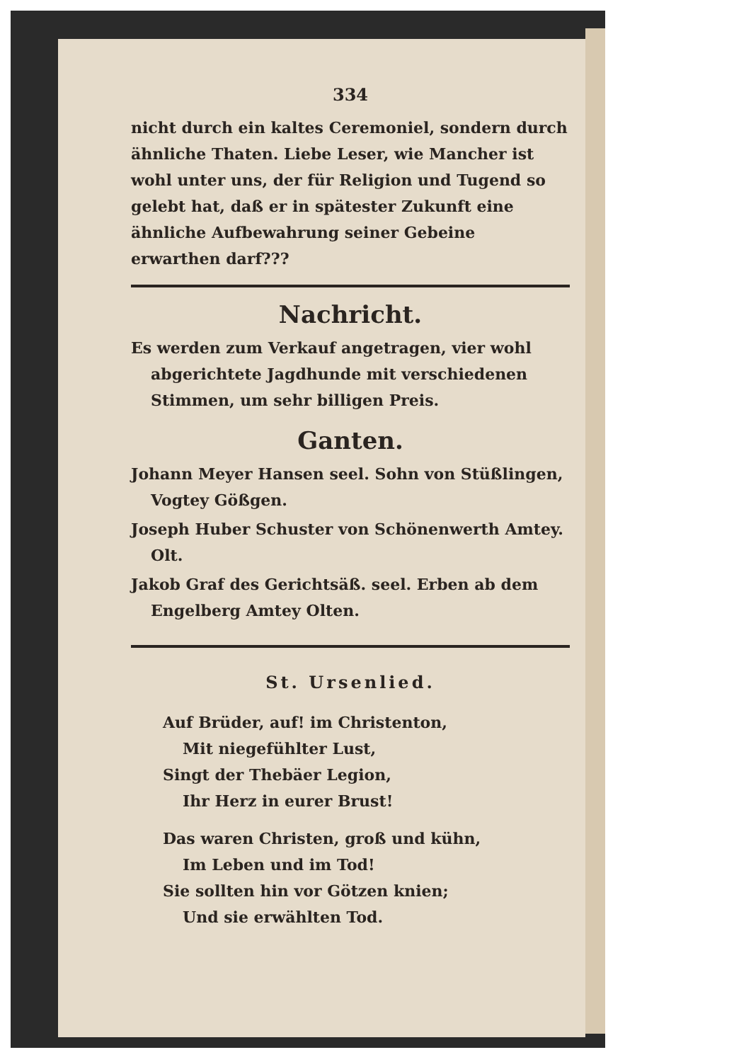334
nicht durch ein kaltes Ceremoniel, sondern durch ähnliche Thaten. Liebe Leser, wie Mancher ist wohl unter uns, der für Religion und Tugend so gelebt hat, daß er in spätester Zukunft eine ähnliche Aufbewahrung seiner Gebeine erwarthen darf???
Nachricht.
Es werden zum Verkauf angetragen, vier wohl abgerichtete Jagdhunde mit verschiedenen Stimmen, um sehr billigen Preis.
Ganten.
Johann Meyer Hansen seel. Sohn von Stüßlingen, Vogtey Gößgen.
Joseph Huber Schuster von Schönenwerth Amtey. Olt.
Jakob Graf des Gerichtsäß. seel. Erben ab dem Engelberg Amtey Olten.
St. Ursenlied.
Auf Brüder, auf! im Christenton,
Mit niegefühlter Lust,
Singt der Thebäer Legion,
Ihr Herz in eurer Brust!
Das waren Christen, groß und kühn,
Im Leben und im Tod!
Sie sollten hin vor Götzen knien;
Und sie erwählten Tod.